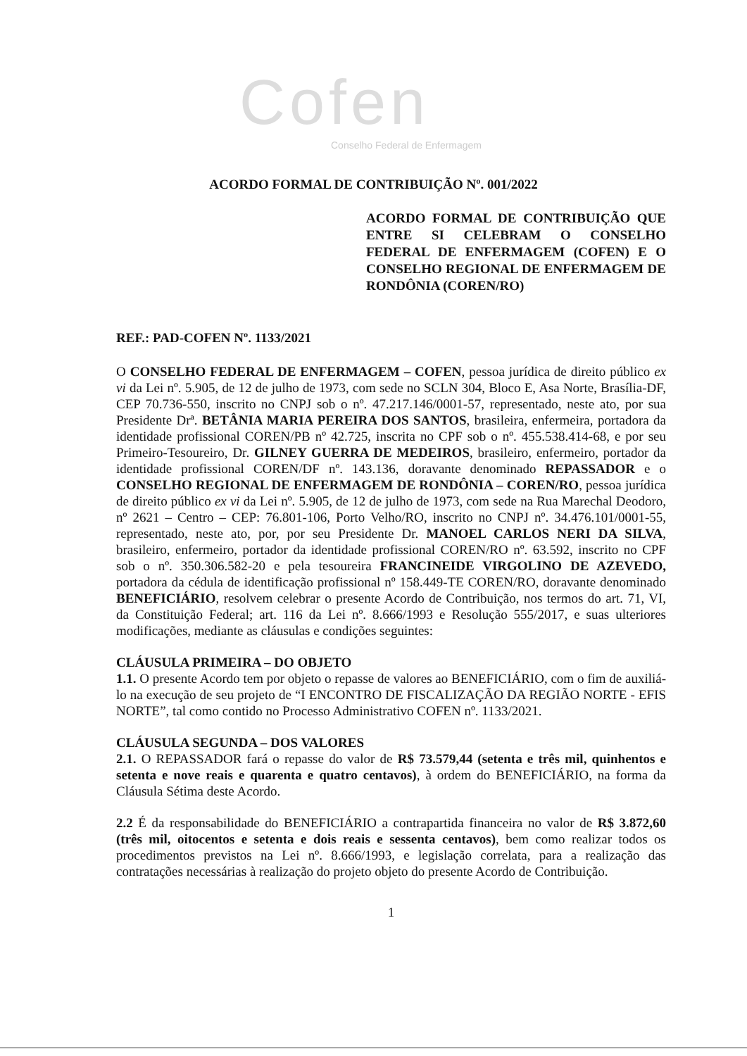Cofen
Conselho Federal de Enfermagem
ACORDO FORMAL DE CONTRIBUIÇÃO Nº. 001/2022
ACORDO FORMAL DE CONTRIBUIÇÃO QUE ENTRE SI CELEBRAM O CONSELHO FEDERAL DE ENFERMAGEM (COFEN) E O CONSELHO REGIONAL DE ENFERMAGEM DE RONDÔNIA (COREN/RO)
REF.: PAD-COFEN Nº. 1133/2021
O CONSELHO FEDERAL DE ENFERMAGEM – COFEN, pessoa jurídica de direito público ex vi da Lei nº. 5.905, de 12 de julho de 1973, com sede no SCLN 304, Bloco E, Asa Norte, Brasília-DF, CEP 70.736-550, inscrito no CNPJ sob o nº. 47.217.146/0001-57, representado, neste ato, por sua Presidente Drª. BETÂNIA MARIA PEREIRA DOS SANTOS, brasileira, enfermeira, portadora da identidade profissional COREN/PB nº 42.725, inscrita no CPF sob o nº. 455.538.414-68, e por seu Primeiro-Tesoureiro, Dr. GILNEY GUERRA DE MEDEIROS, brasileiro, enfermeiro, portador da identidade profissional COREN/DF nº. 143.136, doravante denominado REPASSADOR e o CONSELHO REGIONAL DE ENFERMAGEM DE RONDÔNIA – COREN/RO, pessoa jurídica de direito público ex vi da Lei nº. 5.905, de 12 de julho de 1973, com sede na Rua Marechal Deodoro, nº 2621 – Centro – CEP: 76.801-106, Porto Velho/RO, inscrito no CNPJ nº. 34.476.101/0001-55, representado, neste ato, por, por seu Presidente Dr. MANOEL CARLOS NERI DA SILVA, brasileiro, enfermeiro, portador da identidade profissional COREN/RO nº. 63.592, inscrito no CPF sob o nº. 350.306.582-20 e pela tesoureira FRANCINEIDE VIRGOLINO DE AZEVEDO, portadora da cédula de identificação profissional nº 158.449-TE COREN/RO, doravante denominado BENEFICIÁRIO, resolvem celebrar o presente Acordo de Contribuição, nos termos do art. 71, VI, da Constituição Federal; art. 116 da Lei nº. 8.666/1993 e Resolução 555/2017, e suas ulteriores modificações, mediante as cláusulas e condições seguintes:
CLÁUSULA PRIMEIRA – DO OBJETO
1.1. O presente Acordo tem por objeto o repasse de valores ao BENEFICIÁRIO, com o fim de auxiliá-lo na execução de seu projeto de “I ENCONTRO DE FISCALIZAÇÃO DA REGIÃO NORTE - EFIS NORTE”, tal como contido no Processo Administrativo COFEN nº. 1133/2021.
CLÁUSULA SEGUNDA – DOS VALORES
2.1. O REPASSADOR fará o repasse do valor de R$ 73.579,44 (setenta e três mil, quinhentos e setenta e nove reais e quarenta e quatro centavos), à ordem do BENEFICIÁRIO, na forma da Cláusula Sétima deste Acordo.
2.2 É da responsabilidade do BENEFICIÁRIO a contrapartida financeira no valor de R$ 3.872,60 (três mil, oitocentos e setenta e dois reais e sessenta centavos), bem como realizar todos os procedimentos previstos na Lei nº. 8.666/1993, e legislação correlata, para a realização das contratações necessárias à realização do projeto objeto do presente Acordo de Contribuição.
1